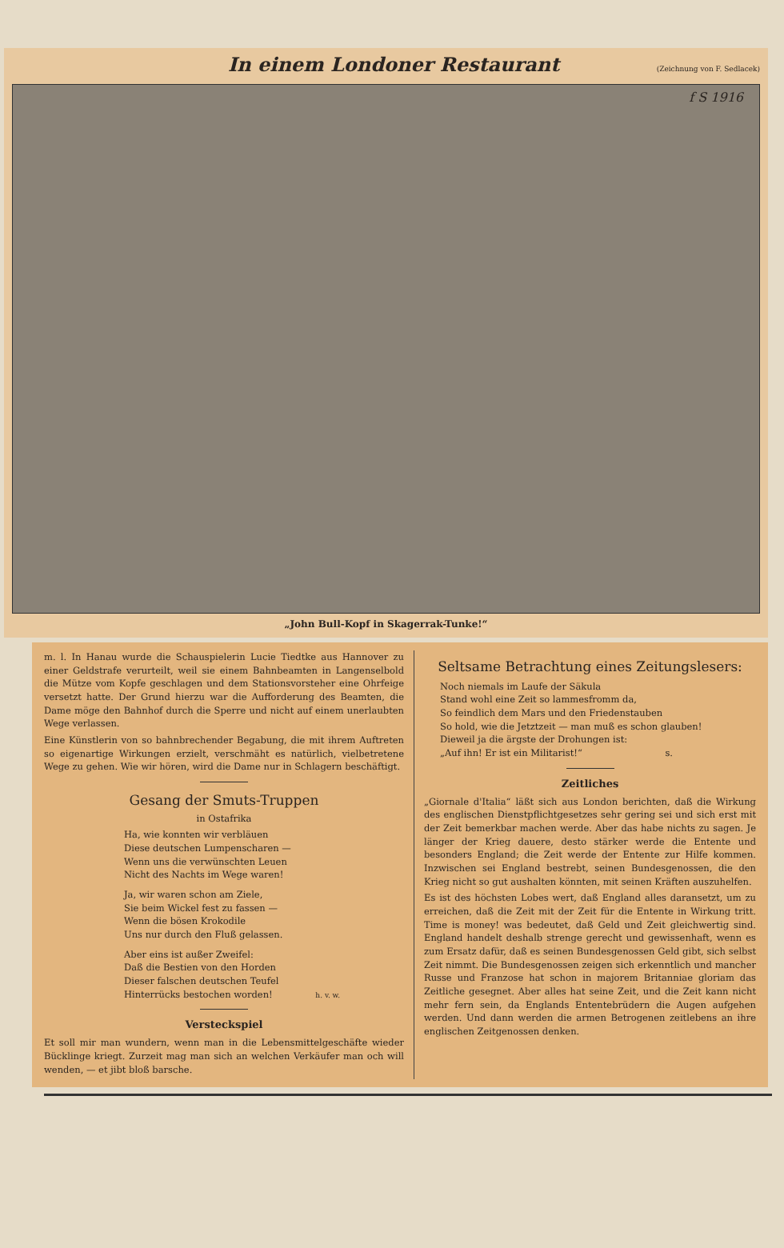In einem Londoner Restaurant
(Zeichnung von F. Sedlacek)
f S 1916
„John Bull-Kopf in Skagerrak-Tunke!“
m. l. In Hanau wurde die Schauspielerin Lucie Tiedtke aus Hannover zu einer Geldstrafe verurteilt, weil sie einem Bahnbeamten in Langenselbold die Mütze vom Kopfe geschlagen und dem Stationsvorsteher eine Ohrfeige versetzt hatte. Der Grund hierzu war die Aufforderung des Beamten, die Dame möge den Bahnhof durch die Sperre und nicht auf einem unerlaubten Wege verlassen.
Eine Künstlerin von so bahnbrechender Begabung, die mit ihrem Auftreten so eigenartige Wirkungen erzielt, verschmäht es natürlich, vielbetretene Wege zu gehen. Wie wir hören, wird die Dame nur in Schlagern beschäftigt.
Gesang der Smuts-Truppen
in Ostafrika
Ha, wie konnten wir verbläuen
Diese deutschen Lumpenscharen —
Wenn uns die verwünschten Leuen
Nicht des Nachts im Wege waren!
Ja, wir waren schon am Ziele,
Sie beim Wickel fest zu fassen —
Wenn die bösen Krokodile
Uns nur durch den Fluß gelassen.
Aber eins ist außer Zweifel:
Daß die Bestien von den Horden
Dieser falschen deutschen Teufel
Hinterrücks bestochen worden! h. v. w.
Versteckspiel
Et soll mir man wundern, wenn man in die Lebensmittelgeschäfte wieder Bücklinge kriegt. Zurzeit mag man sich an welchen Verkäufer man och will wenden, — et jibt bloß barsche.
Seltsame Betrachtung eines Zeitungslesers:
Noch niemals im Laufe der Säkula
Stand wohl eine Zeit so lammesfromm da,
So feindlich dem Mars und den Friedenstauben
So hold, wie die Jetztzeit — man muß es schon glauben!
Dieweil ja die ärgste der Drohungen ist:
„Auf ihn! Er ist ein Militarist!“ s.
Zeitliches
„Giornale d'Italia“ läßt sich aus London berichten, daß die Wirkung des englischen Dienstpflichtgesetzes sehr gering sei und sich erst mit der Zeit bemerkbar machen werde. Aber das habe nichts zu sagen. Je länger der Krieg dauere, desto stärker werde die Entente und besonders England; die Zeit werde der Entente zur Hilfe kommen. Inzwischen sei England bestrebt, seinen Bundesgenossen, die den Krieg nicht so gut aushalten könnten, mit seinen Kräften auszuhelfen.
Es ist des höchsten Lobes wert, daß England alles daransetzt, um zu erreichen, daß die Zeit mit der Zeit für die Entente in Wirkung tritt. Time is money! was bedeutet, daß Geld und Zeit gleichwertig sind. England handelt deshalb strenge gerecht und gewissenhaft, wenn es zum Ersatz dafür, daß es seinen Bundesgenossen Geld gibt, sich selbst Zeit nimmt. Die Bundesgenossen zeigen sich erkenntlich und mancher Russe und Franzose hat schon in majorem Britanniae gloriam das Zeitliche gesegnet. Aber alles hat seine Zeit, und die Zeit kann nicht mehr fern sein, da Englands Ententebrüdern die Augen aufgehen werden. Und dann werden die armen Betrogenen zeitlebens an ihre englischen Zeitgenossen denken.